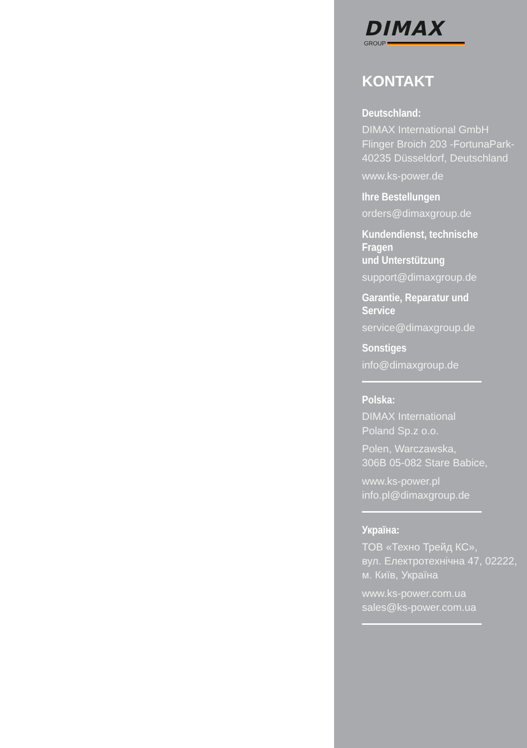DIMAX
GROUP
KONTAKT
Deutschland:
DIMAX International GmbH
Flinger Broich 203 -FortunaPark-
40235 Düsseldorf, Deutschland
www.ks-power.de
Ihre Bestellungen
orders@dimaxgroup.de
Kundendienst, technische Fragen
und Unterstützung
support@dimaxgroup.de
Garantie, Reparatur und Service
service@dimaxgroup.de
Sonstiges
info@dimaxgroup.de
Polska:
DIMAX International
Poland Sp.z o.o.
Polen, Warczawska,
306B 05-082 Stare Babice,
www.ks-power.pl
info.pl@dimaxgroup.de
Україна:
ТОВ «Техно Трейд КС»,
вул. Електротехнічна 47, 02222,
м. Київ, Україна
www.ks-power.com.ua
sales@ks-power.com.ua